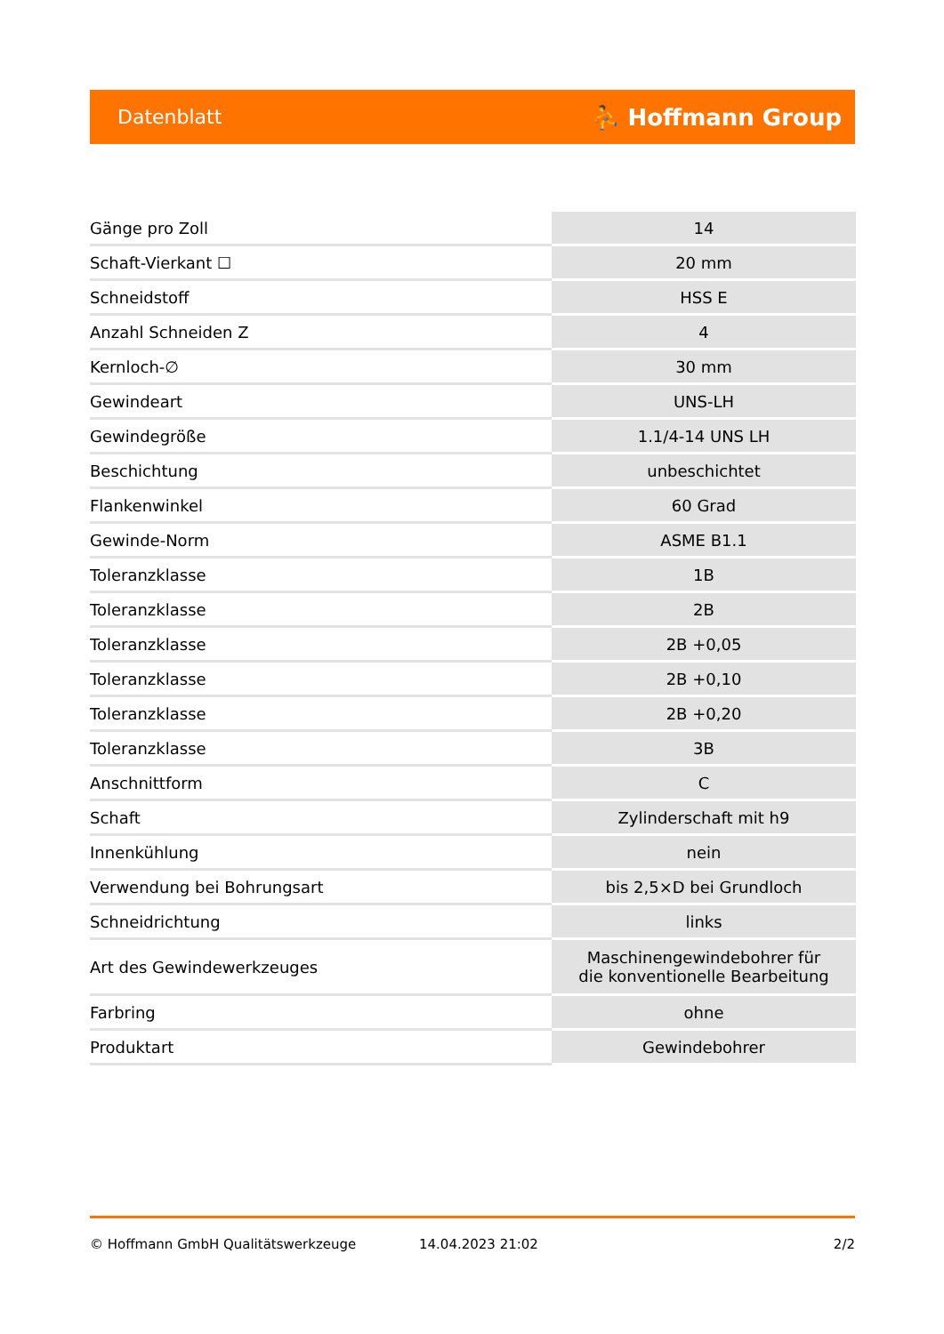Datenblatt ⛹ Hoffmann Group
| Gänge pro Zoll | 14 |
| Schaft-Vierkant ☐ | 20 mm |
| Schneidstoff | HSS E |
| Anzahl Schneiden Z | 4 |
| Kernloch-∅ | 30 mm |
| Gewindeart | UNS-LH |
| Gewindegröße | 1.1/4-14 UNS LH |
| Beschichtung | unbeschichtet |
| Flankenwinkel | 60 Grad |
| Gewinde-Norm | ASME B1.1 |
| Toleranzklasse | 1B |
| Toleranzklasse | 2B |
| Toleranzklasse | 2B +0,05 |
| Toleranzklasse | 2B +0,10 |
| Toleranzklasse | 2B +0,20 |
| Toleranzklasse | 3B |
| Anschnittform | C |
| Schaft | Zylinderschaft mit h9 |
| Innenkühlung | nein |
| Verwendung bei Bohrungsart | bis 2,5×D bei Grundloch |
| Schneidrichtung | links |
| Art des Gewindewerkzeuges | Maschinengewindebohrer für die konventionelle Bearbeitung |
| Farbring | ohne |
| Produktart | Gewindebohrer |
© Hoffmann GmbH Qualitätswerkzeuge 14.04.2023 21:02 2/2